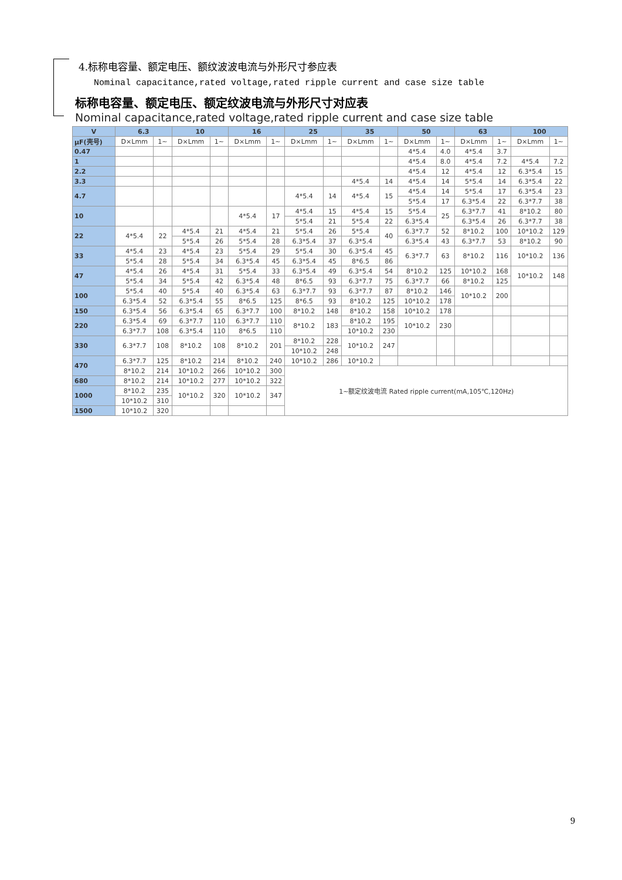4.标称电容量、额定电压、额纹波波电流与外形尺寸参应表
Nominal capacitance,rated voltage,rated ripple current and case size table
标称电容量、额定电压、额定纹波电流与外形尺寸对应表
Nominal capacitance,rated voltage,rated ripple current and case size table
| V | 6.3 | | 10 | | 16 | | 25 | | 35 | | 50 | | 63 | | 100 | |
| --- | --- | --- | --- | --- | --- | --- | --- | --- | --- | --- | --- | --- | --- | --- | --- | --- |
| μF(壳号) | D×Lmm | 1~ | D×Lmm | 1~ | D×Lmm | 1~ | D×Lmm | 1~ | D×Lmm | 1~ | D×Lmm | 1~ | D×Lmm | 1~ | D×Lmm | 1~ |
| 0.47 | | | | | | | | | | | 4*5.4 | 4.0 | 4*5.4 | 3.7 | | |
| 1 | | | | | | | | | | | 4*5.4 | 8.0 | 4*5.4 | 7.2 | 4*5.4 | 7.2 |
| 2.2 | | | | | | | | | | | 4*5.4 | 12 | 4*5.4 | 12 | 6.3*5.4 | 15 |
| 3.3 | | | | | | | | | 4*5.4 | 14 | 4*5.4 | 14 | 5*5.4 | 14 | 6.3*5.4 | 22 |
| 4.7 | | | | | | | 4*5.4 | 14 | 4*5.4 | 15 | 4*5.4 | 14 | 5*5.4 | 17 | 6.3*5.4 | 23 |
| | | | | | | | | | | | 5*5.4 | 17 | 6.3*5.4 | 22 | 6.3*7.7 | 38 |
| 10 | | | | | 4*5.4 | 17 | 4*5.4 | 15 | 4*5.4 | 15 | 5*5.4 | 25 | 6.3*7.7 | 41 | 8*10.2 | 80 |
| | | | | | | | 5*5.4 | 21 | 5*5.4 | 22 | 6.3*5.4 | | 6.3*5.4 | 26 | 6.3*7.7 | 38 |
| 22 | 4*5.4 | 22 | 4*5.4 | 21 | 4*5.4 | 21 | 5*5.4 | 26 | 5*5.4 | 40 | 6.3*7.7 | 52 | 8*10.2 | 100 | 10*10.2 | 129 |
| | | | 5*5.4 | 26 | 5*5.4 | 28 | 6.3*5.4 | 37 | 6.3*5.4 | | 6.3*5.4 | 43 | 6.3*7.7 | 53 | 8*10.2 | 90 |
| 33 | 4*5.4 | 23 | 4*5.4 | 23 | 5*5.4 | 29 | 5*5.4 | 30 | 6.3*5.4 | 45 | 6.3*7.7 | 63 | 8*10.2 | 116 | 10*10.2 | 136 |
| | 5*5.4 | 28 | 5*5.4 | 34 | 6.3*5.4 | 45 | 6.3*5.4 | 45 | 8*6.5 | 86 | | | | | | |
| 47 | 4*5.4 | 26 | 4*5.4 | 31 | 5*5.4 | 33 | 6.3*5.4 | 49 | 6.3*5.4 | 54 | 8*10.2 | 125 | 10*10.2 | 168 | 10*10.2 | 148 |
| | 5*5.4 | 34 | 5*5.4 | 42 | 6.3*5.4 | 48 | 8*6.5 | 93 | 6.3*7.7 | 75 | 6.3*7.7 | 66 | 8*10.2 | 125 | | |
| 100 | 5*5.4 | 40 | 5*5.4 | 40 | 6.3*5.4 | 63 | 6.3*7.7 | 93 | 6.3*7.7 | 87 | 8*10.2 | 146 | 10*10.2 | 200 | | |
| | 6.3*5.4 | 52 | 6.3*5.4 | 55 | 8*6.5 | 125 | 8*6.5 | 93 | 8*10.2 | 125 | 10*10.2 | 178 | | | | |
| 150 | 6.3*5.4 | 56 | 6.3*5.4 | 65 | 6.3*7.7 | 100 | 8*10.2 | 148 | 8*10.2 | 158 | 10*10.2 | 178 | | | | |
| 220 | 6.3*5.4 | 69 | 6.3*7.7 | 110 | 6.3*7.7 | 110 | 8*10.2 | 183 | 8*10.2 | 195 | 10*10.2 | 230 | | | | |
| | 6.3*7.7 | 108 | 6.3*5.4 | 110 | 8*6.5 | 110 | | | 10*10.2 | 230 | | | | | | |
| 330 | 6.3*7.7 | 108 | 8*10.2 | 108 | 8*10.2 | 201 | 8*10.2 | 228 | 10*10.2 | 247 | | | | | | |
| | | | | | | | 10*10.2 | 248 | | | | | | | | |
| 470 | 6.3*7.7 | 125 | 8*10.2 | 214 | 8*10.2 | 240 | 10*10.2 | 286 | 10*10.2 | | | | | | | |
| | 8*10.2 | 214 | 10*10.2 | 266 | 10*10.2 | 300 | 1~额定纹波电流 Rated ripple current(mA,105℃,120Hz) | | | | | | | | | |
| 680 | 8*10.2 | 214 | 10*10.2 | 277 | 10*10.2 | 322 | | | | | | | | | | |
| 1000 | 8*10.2 | 235 | 10*10.2 | 320 | 10*10.2 | 347 | | | | | | | | | | |
| | 10*10.2 | 310 | | | | | | | | | | | | | | |
| 1500 | 10*10.2 | 320 | | | | | | | | | | | | | | |
9